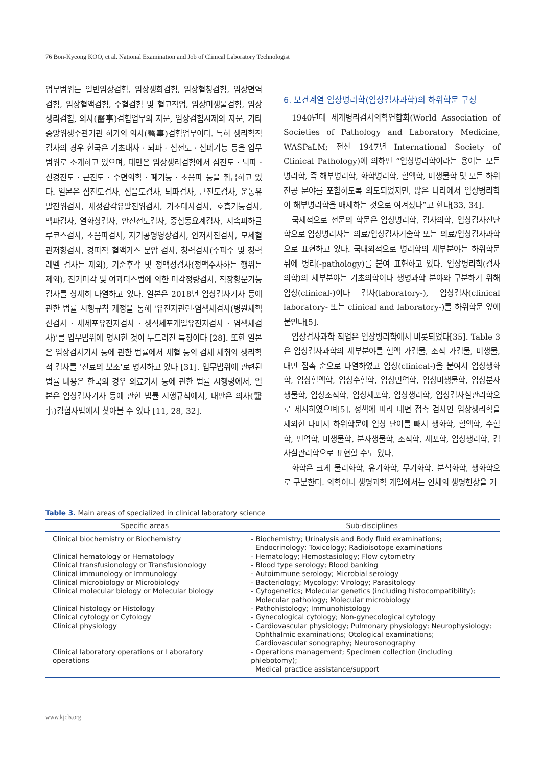76 Bon-Kyeong KOO, et al. National Examination and Job of Clinical Laboratory Technologist
업무범위는 일반임상검험, 임상생화검험, 임상혈청검험, 임상면역검험, 임상혈액검험, 수혈검험 및 혈고작업, 임상미생물검험, 임상생리검험, 의사(醫事)검험업무의 자문, 임상검험시제의 자문, 기타 중앙위생주관기관 허가의 의사(醫事)검험업무이다. 특히 생리학적 검사의 경우 한국은 기초대사 · 뇌파 · 심전도 · 심폐기능 등을 업무범위로 소개하고 있으며, 대만은 임상생리검험에서 심전도 · 뇌파 · 신경전도 · 근전도 · 수면의학 · 폐기능 · 초음파 등을 취급하고 있다. 일본은 심전도검사, 심음도검사, 뇌파검사, 근전도검사, 운동유발전위검사, 체성감각유발전위검사, 기초대사검사, 호흡기능검사, 맥파검사, 열화상검사, 안진전도검사, 중심동요계검사, 지속피하글루코스검사, 초음파검사, 자기공명영상검사, 안저사진검사, 모세혈관저항검사, 경피적 혈액가스 분압 검사, 청력검사(주파수 및 청력레벨 검사는 제외), 기준후각 및 정맥성검사(정맥주사하는 행위는 제외), 전기미각 및 여과디스법에 의한 미각정량검사, 직장항문기능검사를 상세히 나열하고 있다. 일본은 2018년 임상검사기사 등에 관한 법률 시행규칙 개정을 통해 '유전자관련·염색체검사(병원체핵산검사 · 체세포유전자검사 · 생식세포계열유전자검사 · 염색체검사)'를 업무범위에 명시한 것이 두드러진 특징이다 [28]. 또한 일본은 임상검사기사 등에 관한 법률에서 채혈 등의 검체 채취와 생리학적 검사를 '진료의 보조'로 명시하고 있다 [31]. 업무범위에 관련된 법률 내용은 한국의 경우 의료기사 등에 관한 법률 시행령에서, 일본은 임상검사기사 등에 관한 법률 시행규칙에서, 대만은 의사(醫事)검험사법에서 찾아볼 수 있다 [11, 28, 32].
6. 보건계열 임상병리학(임상검사과학)의 하위학문 구성
1940년대 세계병리검사의학연합회(World Association of Societies of Pathology and Laboratory Medicine, WASPaLM; 전신 1947년 International Society of Clinical Pathology)에 의하면 “임상병리학이라는 용어는 모든 병리학, 즉 해부병리학, 화학병리학, 혈액학, 미생물학 및 모든 하위 전공 분야를 포함하도록 의도되었지만, 많은 나라에서 임상병리학이 해부병리학을 배제하는 것으로 여겨졌다”고 한다[33, 34].
국제적으로 전문의 학문은 임상병리학, 검사의학, 임상검사진단학으로 임상병리사는 의료/임상검사기술학 또는 의료/임상검사과학으로 표현하고 있다. 국내외적으로 병리학의 세부분야는 하위학문 뒤에 병리(-pathology)를 붙여 표현하고 있다. 임상병리학(검사의학)의 세부분야는 기초의학이나 생명과학 분야와 구분하기 위해 임상(clinical-)이나 검사(laboratory-), 임상검사(clinical laboratory- 또는 clinical and laboratory-)를 하위학문 앞에 붙인다[5].
임상검사과학 직업은 임상병리학에서 비롯되었다[35]. Table 3은 임상검사과학의 세부분야를 혈액 가검물, 조직 가검물, 미생물, 대면 접촉 순으로 나열하였고 임상(clinical-)을 붙여서 임상생화학, 임상혈액학, 임상수혈학, 임상면역학, 임상미생물학, 임상분자생물학, 임상조직학, 임상세포학, 임상생리학, 임상검사실관리학으로 제시하였으며[5], 정책에 따라 대면 접촉 검사인 임상생리학을 제외한 나머지 하위학문에 임상 단어를 빼서 생화학, 혈액학, 수혈학, 면역학, 미생물학, 분자생물학, 조직학, 세포학, 임상생리학, 검사실관리학으로 표현할 수도 있다.
화학은 크게 물리화학, 유기화학, 무기화학. 분석화학, 생화학으로 구분한다. 의학이나 생명과학 계열에서는 인체의 생명현상을 기
Table 3. Main areas of specialized in clinical laboratory science
| Specific areas | Sub-disciplines |
| --- | --- |
| Clinical biochemistry or Biochemistry | - Biochemistry; Urinalysis and Body fluid examinations; Endocrinology; Toxicology; Radioisotope examinations |
| Clinical hematology or Hematology | - Hematology; Hemostasiology; Flow cytometry |
| Clinical transfusionology or Transfusionology | - Blood type serology; Blood banking |
| Clinical immunology or Immunology | - Autoimmune serology; Microbial serology |
| Clinical microbiology or Microbiology | - Bacteriology; Mycology; Virology; Parasitology |
| Clinical molecular biology or Molecular biology | - Cytogenetics; Molecular genetics (including histocompatibility); Molecular pathology; Molecular microbiology |
| Clinical histology or Histology | - Pathohistology; Immunohistology |
| Clinical cytology or Cytology | - Gynecological cytology; Non-gynecological cytology |
| Clinical physiology | - Cardiovascular physiology; Pulmonary physiology; Neurophysiology; Ophthalmic examinations; Otological examinations; Cardiovascular sonography; Neurosonography |
| Clinical laboratory operations or Laboratory operations | - Operations management; Specimen collection (including phlebotomy); Medical practice assistance/support |
www.kjcls.org